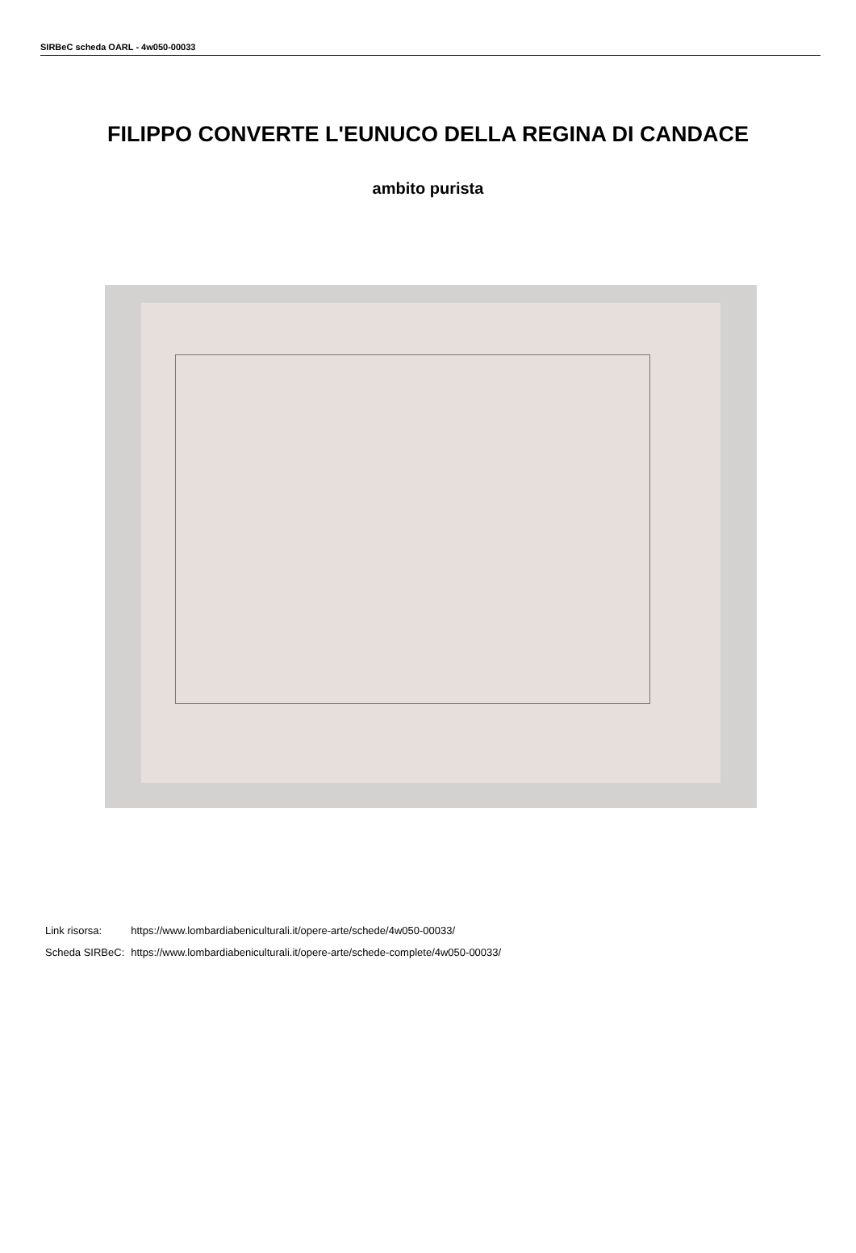SIRBeC scheda OARL - 4w050-00033
FILIPPO CONVERTE L'EUNUCO DELLA REGINA DI CANDACE
ambito purista
| Link risorsa: | https://www.lombardiabeniculturali.it/opere-arte/schede/4w050-00033/ |
| Scheda SIRBeC: | https://www.lombardiabeniculturali.it/opere-arte/schede-complete/4w050-00033/ |